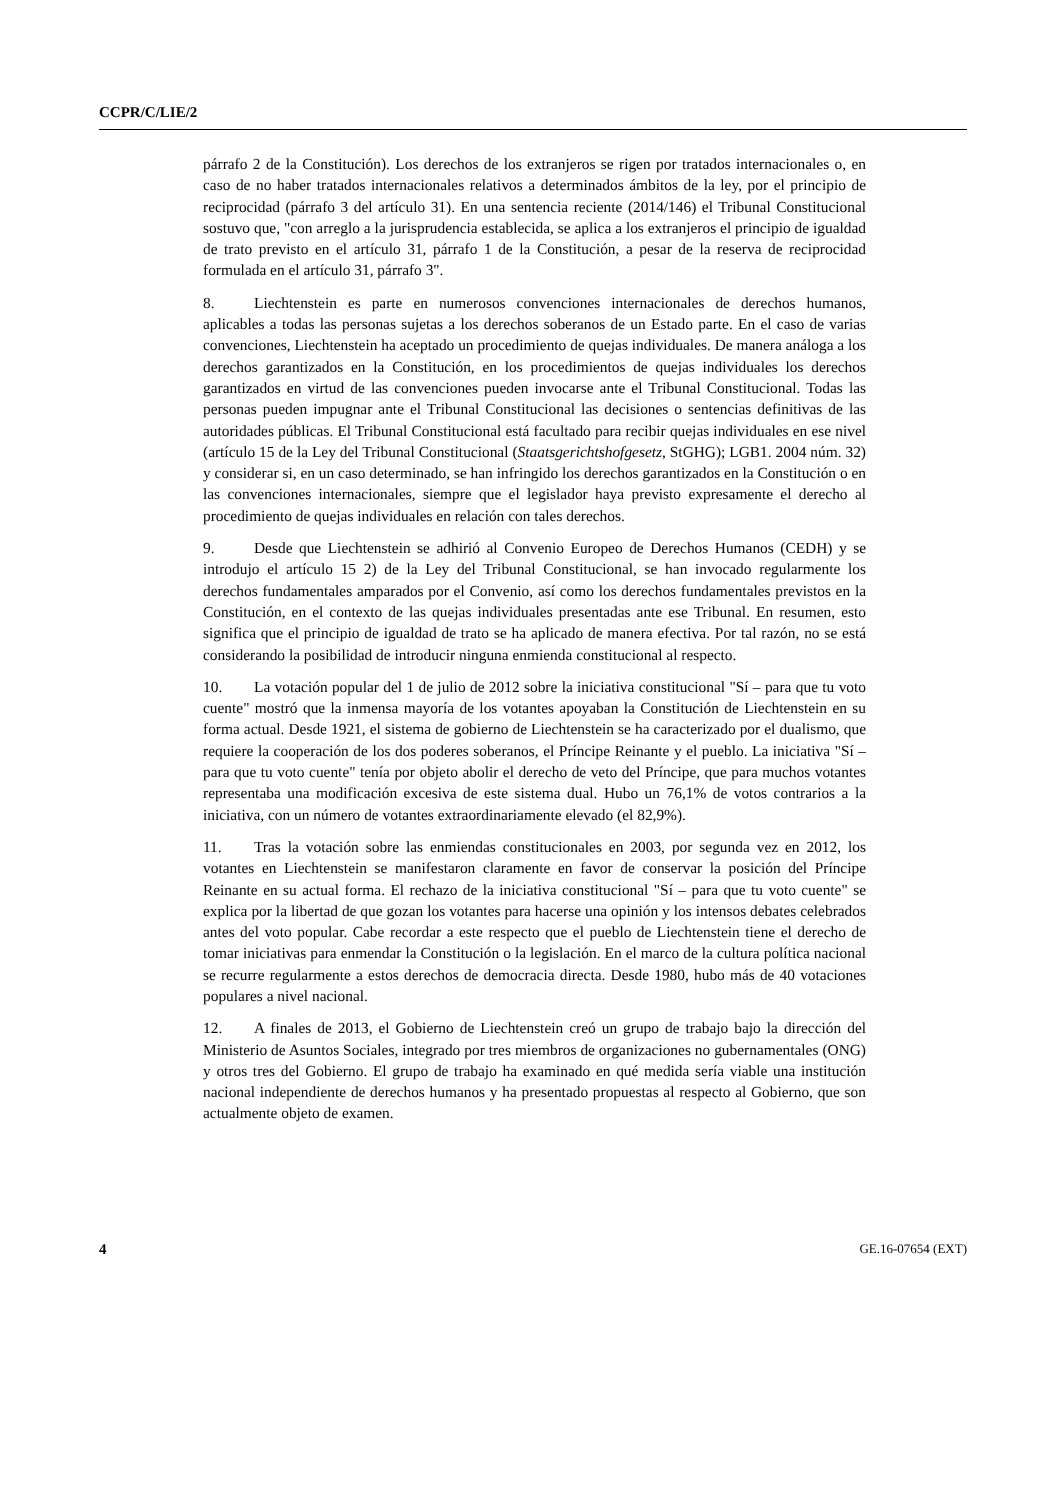CCPR/C/LIE/2
párrafo 2 de la Constitución). Los derechos de los extranjeros se rigen por tratados internacionales o, en caso de no haber tratados internacionales relativos a determinados ámbitos de la ley, por el principio de reciprocidad (párrafo 3 del artículo 31). En una sentencia reciente (2014/146) el Tribunal Constitucional sostuvo que, "con arreglo a la jurisprudencia establecida, se aplica a los extranjeros el principio de igualdad de trato previsto en el artículo 31, párrafo 1 de la Constitución, a pesar de la reserva de reciprocidad formulada en el artículo 31, párrafo 3".
8. Liechtenstein es parte en numerosos convenciones internacionales de derechos humanos, aplicables a todas las personas sujetas a los derechos soberanos de un Estado parte. En el caso de varias convenciones, Liechtenstein ha aceptado un procedimiento de quejas individuales. De manera análoga a los derechos garantizados en la Constitución, en los procedimientos de quejas individuales los derechos garantizados en virtud de las convenciones pueden invocarse ante el Tribunal Constitucional. Todas las personas pueden impugnar ante el Tribunal Constitucional las decisiones o sentencias definitivas de las autoridades públicas. El Tribunal Constitucional está facultado para recibir quejas individuales en ese nivel (artículo 15 de la Ley del Tribunal Constitucional (Staatsgerichtshofgesetz, StGHG); LGB1. 2004 núm. 32) y considerar si, en un caso determinado, se han infringido los derechos garantizados en la Constitución o en las convenciones internacionales, siempre que el legislador haya previsto expresamente el derecho al procedimiento de quejas individuales en relación con tales derechos.
9. Desde que Liechtenstein se adhirió al Convenio Europeo de Derechos Humanos (CEDH) y se introdujo el artículo 15 2) de la Ley del Tribunal Constitucional, se han invocado regularmente los derechos fundamentales amparados por el Convenio, así como los derechos fundamentales previstos en la Constitución, en el contexto de las quejas individuales presentadas ante ese Tribunal. En resumen, esto significa que el principio de igualdad de trato se ha aplicado de manera efectiva. Por tal razón, no se está considerando la posibilidad de introducir ninguna enmienda constitucional al respecto.
10. La votación popular del 1 de julio de 2012 sobre la iniciativa constitucional "Sí – para que tu voto cuente" mostró que la inmensa mayoría de los votantes apoyaban la Constitución de Liechtenstein en su forma actual. Desde 1921, el sistema de gobierno de Liechtenstein se ha caracterizado por el dualismo, que requiere la cooperación de los dos poderes soberanos, el Príncipe Reinante y el pueblo. La iniciativa "Sí – para que tu voto cuente" tenía por objeto abolir el derecho de veto del Príncipe, que para muchos votantes representaba una modificación excesiva de este sistema dual. Hubo un 76,1% de votos contrarios a la iniciativa, con un número de votantes extraordinariamente elevado (el 82,9%).
11. Tras la votación sobre las enmiendas constitucionales en 2003, por segunda vez en 2012, los votantes en Liechtenstein se manifestaron claramente en favor de conservar la posición del Príncipe Reinante en su actual forma. El rechazo de la iniciativa constitucional "Sí – para que tu voto cuente" se explica por la libertad de que gozan los votantes para hacerse una opinión y los intensos debates celebrados antes del voto popular. Cabe recordar a este respecto que el pueblo de Liechtenstein tiene el derecho de tomar iniciativas para enmendar la Constitución o la legislación. En el marco de la cultura política nacional se recurre regularmente a estos derechos de democracia directa. Desde 1980, hubo más de 40 votaciones populares a nivel nacional.
12. A finales de 2013, el Gobierno de Liechtenstein creó un grupo de trabajo bajo la dirección del Ministerio de Asuntos Sociales, integrado por tres miembros de organizaciones no gubernamentales (ONG) y otros tres del Gobierno. El grupo de trabajo ha examinado en qué medida sería viable una institución nacional independiente de derechos humanos y ha presentado propuestas al respecto al Gobierno, que son actualmente objeto de examen.
4 GE.16-07654 (EXT)